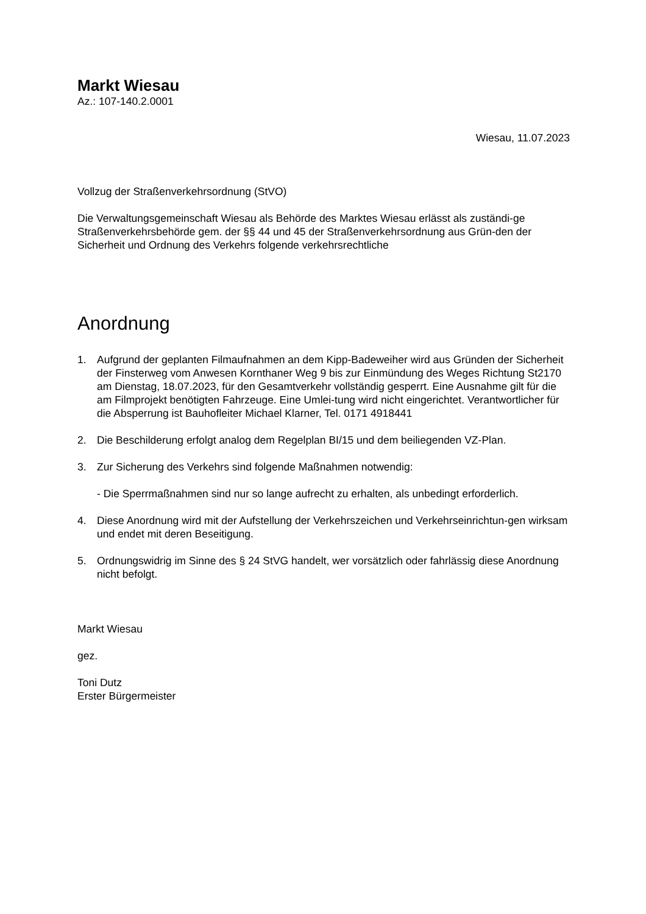Markt Wiesau
Az.: 107-140.2.0001
Wiesau, 11.07.2023
Vollzug der Straßenverkehrsordnung (StVO)
Die Verwaltungsgemeinschaft Wiesau als Behörde des Marktes Wiesau erlässt als zuständi-ge Straßenverkehrsbehörde gem. der §§ 44 und 45 der Straßenverkehrsordnung aus Grün-den der Sicherheit und Ordnung des Verkehrs folgende verkehrsrechtliche
Anordnung
1. Aufgrund der geplanten Filmaufnahmen an dem Kipp-Badeweiher wird aus Gründen der Sicherheit der Finsterweg vom Anwesen Kornthaner Weg 9 bis zur Einmündung des Weges Richtung St2170 am Dienstag, 18.07.2023, für den Gesamtverkehr vollständig gesperrt. Eine Ausnahme gilt für die am Filmprojekt benötigten Fahrzeuge. Eine Umlei-tung wird nicht eingerichtet. Verantwortlicher für die Absperrung ist Bauhofleiter Michael Klarner, Tel. 0171 4918441
2. Die Beschilderung erfolgt analog dem Regelplan BI/15 und dem beiliegenden VZ-Plan.
3. Zur Sicherung des Verkehrs sind folgende Maßnahmen notwendig:
- Die Sperrmaßnahmen sind nur so lange aufrecht zu erhalten, als unbedingt erforderlich.
4. Diese Anordnung wird mit der Aufstellung der Verkehrszeichen und Verkehrseinrichtun-gen wirksam und endet mit deren Beseitigung.
5. Ordnungswidrig im Sinne des § 24 StVG handelt, wer vorsätzlich oder fahrlässig diese Anordnung nicht befolgt.
Markt Wiesau
gez.
Toni Dutz
Erster Bürgermeister